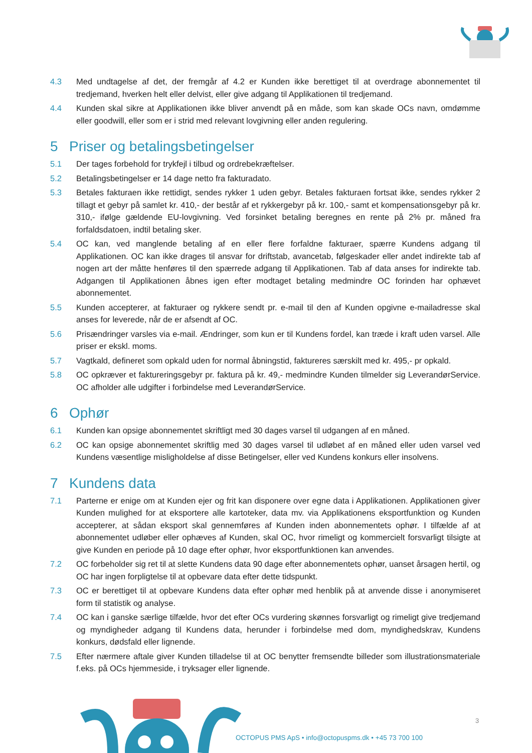4.3 Med undtagelse af det, der fremgår af 4.2 er Kunden ikke berettiget til at overdrage abonnementet til tredjemand, hverken helt eller delvist, eller give adgang til Applikationen til tredjemand.
4.4 Kunden skal sikre at Applikationen ikke bliver anvendt på en måde, som kan skade OCs navn, omdømme eller goodwill, eller som er i strid med relevant lovgivning eller anden regulering.
5 Priser og betalingsbetingelser
5.1 Der tages forbehold for trykfejl i tilbud og ordrebekræftelser.
5.2 Betalingsbetingelser er 14 dage netto fra fakturadato.
5.3 Betales fakturaen ikke rettidigt, sendes rykker 1 uden gebyr. Betales fakturaen fortsat ikke, sendes rykker 2 tillagt et gebyr på samlet kr. 410,- der består af et rykkergebyr på kr. 100,- samt et kompensationsgebyr på kr. 310,- ifølge gældende EU-lovgivning. Ved forsinket betaling beregnes en rente på 2% pr. måned fra forfaldsdatoen, indtil betaling sker.
5.4 OC kan, ved manglende betaling af en eller flere forfaldne fakturaer, spærre Kundens adgang til Applikationen. OC kan ikke drages til ansvar for driftstab, avancetab, følgeskader eller andet indirekte tab af nogen art der måtte henføres til den spærrede adgang til Applikationen. Tab af data anses for indirekte tab. Adgangen til Applikationen åbnes igen efter modtaget betaling medmindre OC forinden har ophævet abonnementet.
5.5 Kunden accepterer, at fakturaer og rykkere sendt pr. e-mail til den af Kunden opgivne e-mailadresse skal anses for leverede, når de er afsendt af OC.
5.6 Prisændringer varsles via e-mail. Ændringer, som kun er til Kundens fordel, kan træde i kraft uden varsel. Alle priser er ekskl. moms.
5.7 Vagtkald, defineret som opkald uden for normal åbningstid, faktureres særskilt med kr. 495,- pr opkald.
5.8 OC opkræver et faktureringsgebyr pr. faktura på kr. 49,- medmindre Kunden tilmelder sig LeverandørService. OC afholder alle udgifter i forbindelse med LeverandørService.
6 Ophør
6.1 Kunden kan opsige abonnementet skriftligt med 30 dages varsel til udgangen af en måned.
6.2 OC kan opsige abonnementet skriftlig med 30 dages varsel til udløbet af en måned eller uden varsel ved Kundens væsentlige misligholdelse af disse Betingelser, eller ved Kundens konkurs eller insolvens.
7 Kundens data
7.1 Parterne er enige om at Kunden ejer og frit kan disponere over egne data i Applikationen. Applikationen giver Kunden mulighed for at eksportere alle kartoteker, data mv. via Applikationens eksportfunktion og Kunden accepterer, at sådan eksport skal gennemføres af Kunden inden abonnementets ophør. I tilfælde af at abonnementet udløber eller ophæves af Kunden, skal OC, hvor rimeligt og kommercielt forsvarligt tilsigte at give Kunden en periode på 10 dage efter ophør, hvor eksportfunktionen kan anvendes.
7.2 OC forbeholder sig ret til at slette Kundens data 90 dage efter abonnementets ophør, uanset årsagen hertil, og OC har ingen forpligtelse til at opbevare data efter dette tidspunkt.
7.3 OC er berettiget til at opbevare Kundens data efter ophør med henblik på at anvende disse i anonymiseret form til statistik og analyse.
7.4 OC kan i ganske særlige tilfælde, hvor det efter OCs vurdering skønnes forsvarligt og rimeligt give tredjemand og myndigheder adgang til Kundens data, herunder i forbindelse med dom, myndighedskrav, Kundens konkurs, dødsfald eller lignende.
7.5 Efter nærmere aftale giver Kunden tilladelse til at OC benytter fremsendte billeder som illustrationsmateriale f.eks. på OCs hjemmeside, i tryksager eller lignende.
3
OCTOPUS PMS ApS • info@octopuspms.dk • +45 73 700 100